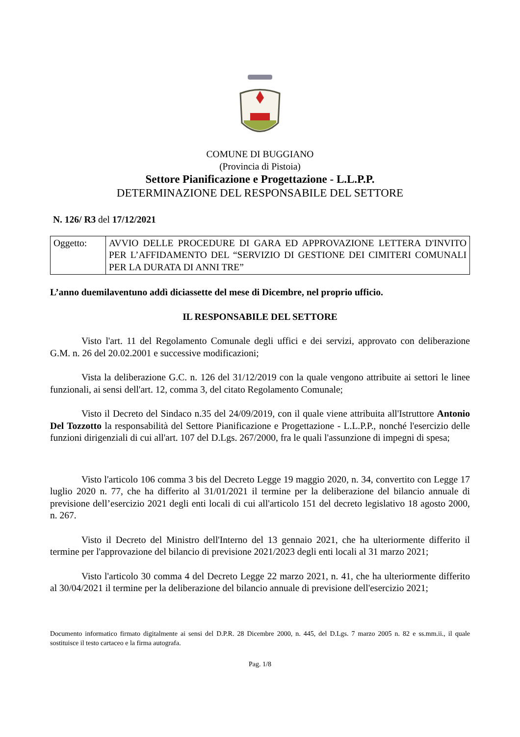COMUNE DI BUGGIANO
(Provincia di Pistoia)
Settore Pianificazione e Progettazione - L.L.P.P.
DETERMINAZIONE DEL RESPONSABILE DEL SETTORE
N. 126/ R3 del 17/12/2021
| Oggetto: | AVVIO DELLE PROCEDURE DI GARA ED APPROVAZIONE LETTERA D'INVITO PER L’AFFIDAMENTO DEL “SERVIZIO DI GESTIONE DEI CIMITERI COMUNALI PER LA DURATA DI ANNI TRE” |
L’anno duemilaventuno addì diciassette del mese di Dicembre, nel proprio ufficio.
IL RESPONSABILE DEL SETTORE
Visto l'art. 11 del Regolamento Comunale degli uffici e dei servizi, approvato con deliberazione G.M. n. 26 del 20.02.2001 e successive modificazioni;
Vista la deliberazione G.C. n. 126 del 31/12/2019 con la quale vengono attribuite ai settori le linee funzionali, ai sensi dell'art. 12, comma 3, del citato Regolamento Comunale;
Visto il Decreto del Sindaco n.35 del 24/09/2019, con il quale viene attribuita all'Istruttore Antonio Del Tozzotto la responsabilità del Settore Pianificazione e Progettazione - L.L.P.P., nonché l'esercizio delle funzioni dirigenziali di cui all'art. 107 del D.Lgs. 267/2000, fra le quali l'assunzione di impegni di spesa;
Visto l'articolo 106 comma 3 bis del Decreto Legge 19 maggio 2020, n. 34, convertito con Legge 17 luglio 2020 n. 77, che ha differito al 31/01/2021 il termine per la deliberazione del bilancio annuale di previsione dell’esercizio 2021 degli enti locali di cui all'articolo 151 del decreto legislativo 18 agosto 2000, n. 267.
Visto il Decreto del Ministro dell'Interno del 13 gennaio 2021, che ha ulteriormente differito il termine per l'approvazione del bilancio di previsione 2021/2023 degli enti locali al 31 marzo 2021;
Visto l'articolo 30 comma 4 del Decreto Legge 22 marzo 2021, n. 41, che ha ulteriormente differito al 30/04/2021 il termine per la deliberazione del bilancio annuale di previsione dell'esercizio 2021;
Documento informatico firmato digitalmente ai sensi del D.P.R. 28 Dicembre 2000, n. 445, del D.Lgs. 7 marzo 2005 n. 82 e ss.mm.ii., il quale sostituisce il testo cartaceo e la firma autografa.
Pag. 1/8